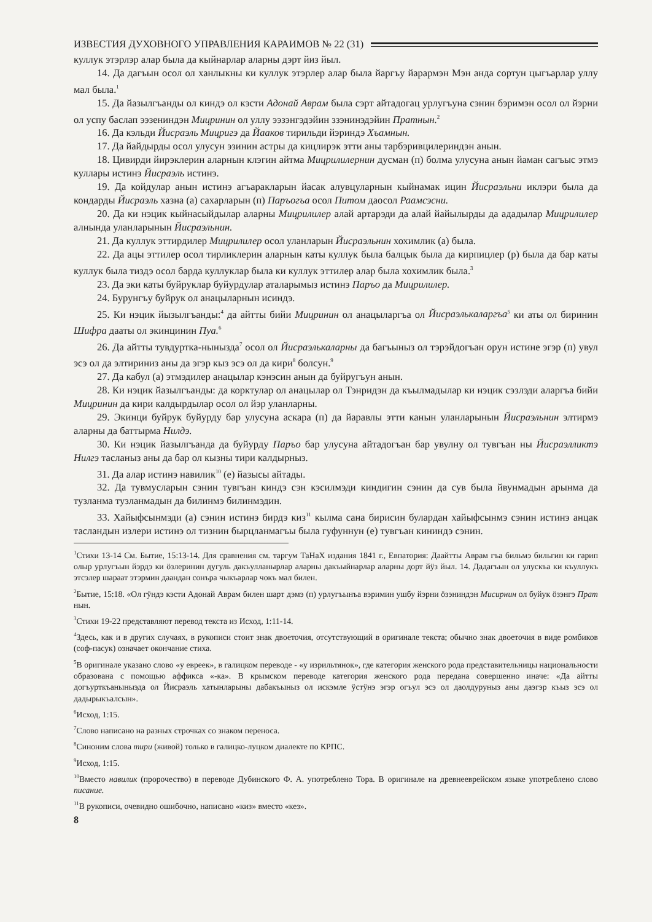ИЗВЕСТИЯ ДУХОВНОГО УПРАВЛЕНИЯ КАРАИМОВ № 22 (31)
куллук этэрлэр алар была да кыйнарлар аларны дэрт йиз йыл.
14. Да дагъын осол ол ханлыкны ки куллук этэрлер алар была йаргъу йарармэн Мэн анда сортун цыгъарлар уллу мал была.<sup>1</sup>
15. Да йазылгъанды ол киндэ ол кэсти Адонай Аврам была сэрт айтадогац урлугъуна сэнин бэримэн осол ол йэрни ол успу баслап ээзениндэн Мицринин ол уллу ээзэнгэдэйин ззэнинэдэйин Пратнын.<sup>2</sup>
16. Да кэльди Йисраэль Мицригэ да Йааков тирильди йэриндэ Хъамнын.
17. Да йайдырды осол улусун эзинин астры да кицлирэк этти аны тарбэривцилериндэн анын.
18. Цивирди йирэклерин аларнын клэгин айтма Мицрилилернин дусман (п) болма улусуна анын йаман сагъыс этмэ куллары истинэ Йисраэль истинэ.
19. Да койдулар анын истинэ агъаракларын йасак алувцуларнын кыйнамак ицин Йисраэльни иклэри была да кондарды Йисраэль хазна (а) сахарларын (п) Паръогъа осол Питом даосол Раамсэсни.
20. Да ки нэцик кыйнасыйдылар аларны Мицрилилер алай артарэди да алай йайылырды да ададылар Мицрилилер алнында уланларынын Йисраэльнин.
21. Да куллук эттирдилер Мицрилилер осол уланларын Йисраэльнин хохимлик (а) была.
22. Да ацы эттилер осол тирликлерин аларнын каты куллук была балцык была да кирпицлер (р) была да бар каты куллук была тиздэ осол барда куллуклар была ки куллук эттилер алар была хохимлик была.<sup>3</sup>
23. Да эки каты буйруклар буйурдулар аталарымыз истинэ Паръо да Мицрилилер.
24. Бурунгъу буйрук ол анацыларнын исиндэ.
25. Ки нэцик йызылгъанды:<sup>4</sup> да айтты бийи Мицринин ол анацыларгъа ол Йисраэлькаларгъа<sup>5</sup> ки аты ол биринин Шифра дааты ол экинцинин Пуа.<sup>6</sup>
26. Да айтты тувдуртка-нынызда<sup>7</sup> осол ол Йисраэлькаларны да багъыныз ол тэрэйдогъан орун истине эгэр (п) увул эсэ ол да элтириниз аны да эгэр кыз эсэ ол да кири<sup>8</sup> болсун.<sup>9</sup>
27. Да кабул (а) этмэдилер анацылар кэнэсин анын да буйругъун анын.
28. Ки нэцик йазылгъанды: да корктулар ол анацылар ол Тэнридэн да къылмадылар ки нэцик сэзлэди аларгъа бийи Мицринин да кири калдырдылар осол ол йэр уланларны.
29. Экинци буйрук буйурду бар улусуна аскара (п) да йаравлы этти канын уланларынын Йисраэльнин элтирмэ аларны да баттырма Нилдэ.
30. Ки нэцик йазылгъанда да буйурду Паръо бар улусуна айтадогъан бар увулну ол тувгъан ны Йисраэлликтэ Нилгэ тасланыз аны да бар ол кызны тири калдырныз.
31. Да алар истинэ навилик<sup>10</sup> (е) йазысы айтады.
32. Да тувмусларын сэнин тувгъан киндэ сэн кэсилмэди киндигин сэнин да сув была йвунмадын арынма да тузланма тузланмадын да билинмэ билинмэдин.
33. Хайыфсынмэди (а) сэнин истинэ бирдэ киз<sup>11</sup> кылма сана бирисин булардан хайыфсынмэ сэнин истинэ анцак тасландын излери истинэ ол тизнин бырцланмагъы была гуфуннун (е) тувгъан кининдэ сэнин.
<sup>1</sup> Стихи 13-14 См. Бытие, 15:13-14. Для сравнения см. таргум ТаНаХ издания 1841 г., Евпатория: Даайтты Аврам гъа бильмэ бильгин ки гарип олыр урлугъын йэрдэ ки öзлеринин дугуль дакъулланырлар аларны дакъыйнарлар аларны дорт йÿз йыл. 14. Дадагъын ол улускъа ки къуллукъ этсэлер шараат этэрмин даандан сонъра чыкъарлар чокъ мал билен.
<sup>2</sup> Бытие, 15:18. «Ол гÿндэ кэсти Адонай Аврам билен шарт дэмэ (п) урлугъынъа вэримин ушбу йэрни öзэниндэн Мисирнин ол буйук öзэнгэ Прат нын.
<sup>3</sup> Стихи 19-22 представляют перевод текста из Исход, 1:11-14.
<sup>4</sup> Здесь, как и в других случаях, в рукописи стоит знак двоеточия, отсутствующий в оригинале текста; обычно знак двоеточия в виде ромбиков (соф-пасук) означает окончание стиха.
<sup>5</sup> В оригинале указано слово «у евреек», в галицком переводе - «у изрильтянок», где категория женского рода представительницы национальности образована с помощью аффикса «-ка». В крымском переводе категория женского рода передана совершенно иначе: «Да айтты догъурткъаныныэда ол Йисраэль хатынларыны дабакъыныз ол искэмле ÿстÿнэ эгэр огъул эсэ ол даолдуруныз аны даэгэр къыз эсэ ол дадырыкъалсын».
<sup>6</sup> Исход, 1:15.
<sup>7</sup> Слово написано на разных строчках со знаком переноса.
<sup>8</sup> Синоним слова тири (живой) только в галицко-луцком диалекте по КРПС.
<sup>9</sup> Исход, 1:15.
<sup>10</sup> Вместо навилик (пророчество) в переводе Дубинского Ф. А. употреблено Тора. В оригинале на древнееврейском языке употреблено слово писание.
<sup>11</sup> В рукописи, очевидно ошибочно, написано «киз» вместо «кез».
8